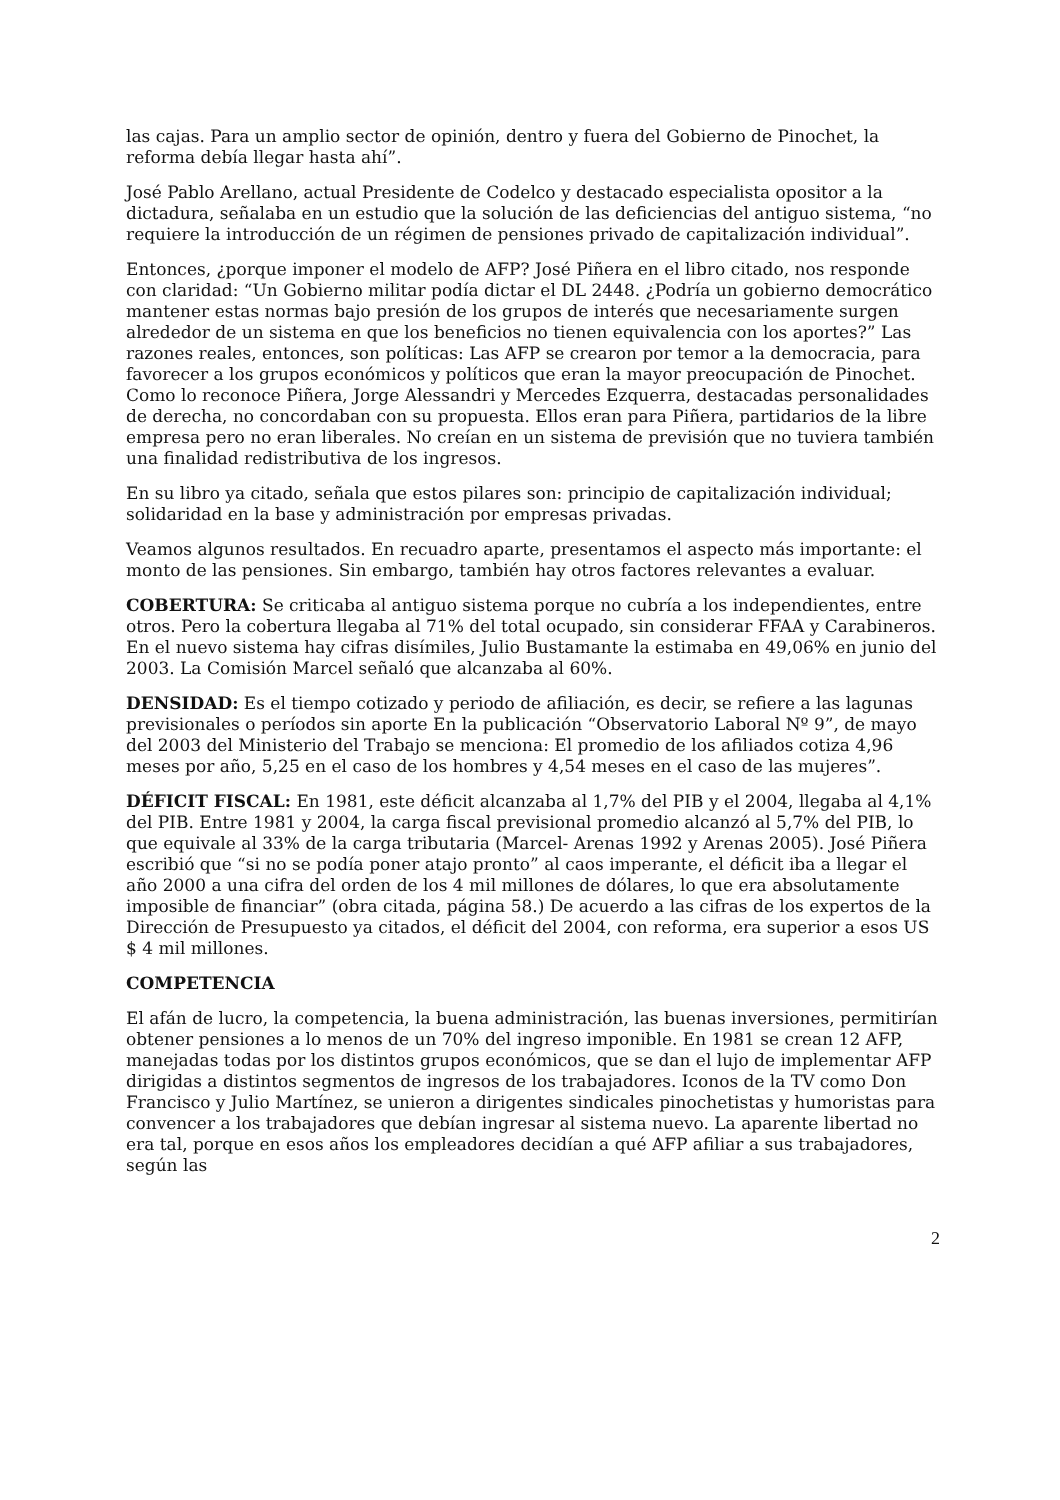las cajas. Para un amplio sector de opinión, dentro y fuera del Gobierno de Pinochet, la reforma debía llegar hasta ahí”.
José Pablo Arellano, actual Presidente de Codelco y destacado especialista opositor a la dictadura, señalaba en un estudio que la solución de las deficiencias del antiguo sistema, “no requiere la introducción de un régimen de pensiones privado de capitalización individual”.
Entonces, ¿porque imponer el modelo de AFP? José Piñera en el libro citado, nos responde con claridad: “Un Gobierno militar podía dictar el DL 2448. ¿Podría un gobierno democrático mantener estas normas bajo presión de los grupos de interés que necesariamente surgen alrededor de un sistema en que los beneficios no tienen equivalencia con los aportes?” Las razones reales, entonces, son políticas: Las AFP se crearon por temor a la democracia, para favorecer a los grupos económicos y políticos que eran la mayor preocupación de Pinochet. Como lo reconoce Piñera, Jorge Alessandri y Mercedes Ezquerra, destacadas personalidades de derecha, no concordaban con su propuesta. Ellos eran para Piñera, partidarios de la libre empresa pero no eran liberales. No creían en un sistema de previsión que no tuviera también una finalidad redistributiva de los ingresos.
En su libro ya citado, señala que estos pilares son: principio de capitalización individual; solidaridad en la base y administración por empresas privadas.
Veamos algunos resultados. En recuadro aparte, presentamos el aspecto más importante: el monto de las pensiones. Sin embargo, también hay otros factores relevantes a evaluar.
COBERTURA: Se criticaba al antiguo sistema porque no cubría a los independientes, entre otros. Pero la cobertura llegaba al 71% del total ocupado, sin considerar FFAA y Carabineros. En el nuevo sistema hay cifras disímiles, Julio Bustamante la estimaba en 49,06% en junio del 2003. La Comisión Marcel señaló que alcanzaba al 60%.
DENSIDAD: Es el tiempo cotizado y periodo de afiliación, es decir, se refiere a las lagunas previsionales o períodos sin aporte En la publicación “Observatorio Laboral Nº 9”, de mayo del 2003 del Ministerio del Trabajo se menciona: El promedio de los afiliados cotiza 4,96 meses por año, 5,25 en el caso de los hombres y 4,54 meses en el caso de las mujeres”.
DÉFICIT FISCAL: En 1981, este déficit alcanzaba al 1,7% del PIB y el 2004, llegaba al 4,1% del PIB. Entre 1981 y 2004, la carga fiscal previsional promedio alcanzó al 5,7% del PIB, lo que equivale al 33% de la carga tributaria (Marcel- Arenas 1992 y Arenas 2005). José Piñera escribió que “si no se podía poner atajo pronto” al caos imperante, el déficit iba a llegar el año 2000 a una cifra del orden de los 4 mil millones de dólares, lo que era absolutamente imposible de financiar” (obra citada, página 58.) De acuerdo a las cifras de los expertos de la Dirección de Presupuesto ya citados, el déficit del 2004, con reforma, era superior a esos US $ 4 mil millones.
COMPETENCIA
El afán de lucro, la competencia, la buena administración, las buenas inversiones, permitirían obtener pensiones a lo menos de un 70% del ingreso imponible. En 1981 se crean 12 AFP, manejadas todas por los distintos grupos económicos, que se dan el lujo de implementar AFP dirigidas a distintos segmentos de ingresos de los trabajadores. Iconos de la TV como Don Francisco y Julio Martínez, se unieron a dirigentes sindicales pinochetistas y humoristas para convencer a los trabajadores que debían ingresar al sistema nuevo. La aparente libertad no era tal, porque en esos años los empleadores decidían a qué AFP afiliar a sus trabajadores, según las
2